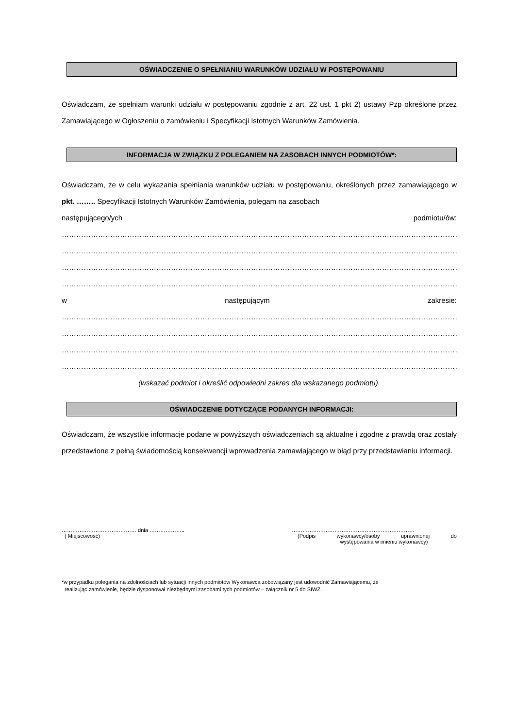OŚWIADCZENIE O SPEŁNIANIU WARUNKÓW UDZIAŁU W POSTĘPOWANIU
Oświadczam, że spełniam warunki udziału w postępowaniu zgodnie z art. 22 ust. 1 pkt 2) ustawy Pzp określone przez Zamawiającego w Ogłoszeniu o zamówieniu i Specyfikacji Istotnych Warunków Zamówienia.
INFORMACJA W ZWIĄZKU Z POLEGANIEM NA ZASOBACH INNYCH PODMIOTÓW*:
Oświadczam, że w celu wykazania spełniania warunków udziału w postępowaniu, określonych przez zamawiającego w pkt. …….. Specyfikacji Istotnych Warunków Zamówienia, polegam na zasobach
następującego/ych podmiotu/ów:
……………………………………………………………………………………………………………………………………………………..
……………………………………………………………………………………………………………………………………………………..
……………………………………………………………………………………………………………………………………………………..
……………………………………………………………………………………………………………………………………………………..
w następującym zakresie:
…………………………………………………………………………………………………………………………………………………….
…………………………………………………………………………………………………………………………………………………….
…………………………………………………………………………………………………………………………………………………….
…………………………………………………………………………………………………………………………………………………….
(wskazać podmiot i określić odpowiedni zakres dla wskazanego podmiotu).
OŚWIADCZENIE DOTYCZĄCE PODANYCH INFORMACJI:
Oświadczam, że wszystkie informacje podane w powyższych oświadczeniach są aktualne i zgodne z prawdą oraz zostały przedstawione z pełną świadomością konsekwencji wprowadzenia zamawiającego w błąd przy przedstawianiu informacji.
…………………………………… dnia ………………..
( Miejscowość)
……………………………………………………………
(Podpis wykonawcy/osoby uprawnionej do
występowania w imieniu wykonawcy)
*w przypadku polegania na zdolnościach lub sytuacji innych podmiotów Wykonawca zobowiązany jest udowodnić Zamawiającemu, że
realizując zamówienie, będzie dysponował niezbędnymi zasobami tych podmiotów – załącznik nr 5 do SIWZ.